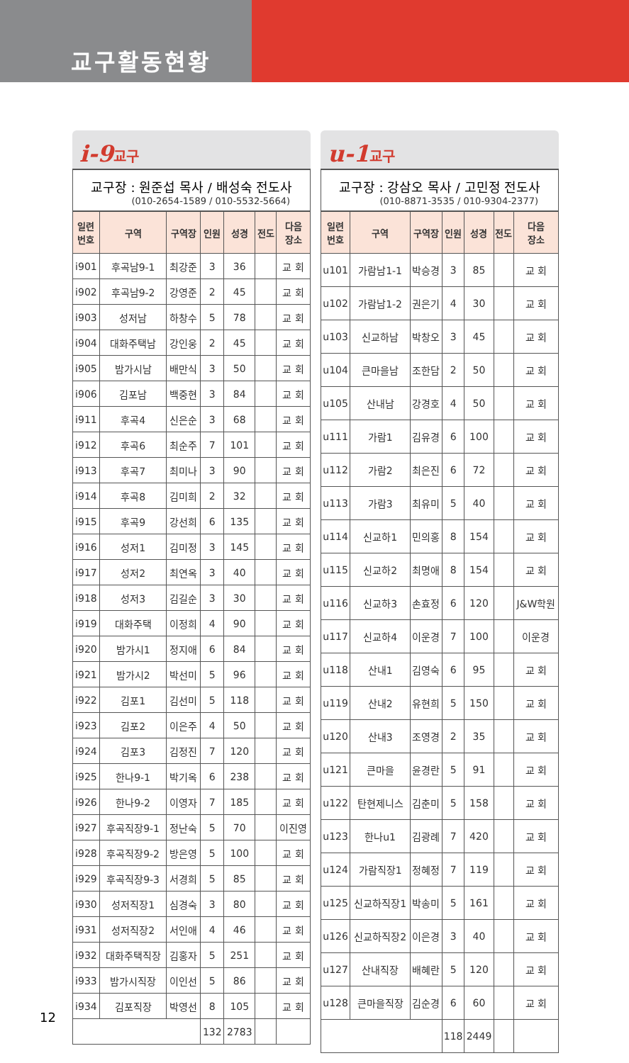교구활동현황
i-9교구
교구장 : 원준섭 목사 / 배성숙 전도사
(010-2654-1589 / 010-5532-5664)
| 일련 번호 | 구역 | 구역장 | 인원 | 성경 | 전도 | 다음 장소 |
| --- | --- | --- | --- | --- | --- | --- |
| i901 | 후곡남9-1 | 최강준 | 3 | 36 | | 교 회 |
| i902 | 후곡남9-2 | 강영준 | 2 | 45 | | 교 회 |
| i903 | 성저남 | 하창수 | 5 | 78 | | 교 회 |
| i904 | 대화주택남 | 강인웅 | 2 | 45 | | 교 회 |
| i905 | 밤가시남 | 배만식 | 3 | 50 | | 교 회 |
| i906 | 김포남 | 백중현 | 3 | 84 | | 교 회 |
| i911 | 후곡4 | 신은순 | 3 | 68 | | 교 회 |
| i912 | 후곡6 | 최순주 | 7 | 101 | | 교 회 |
| i913 | 후곡7 | 최미나 | 3 | 90 | | 교 회 |
| i914 | 후곡8 | 김미희 | 2 | 32 | | 교 회 |
| i915 | 후곡9 | 강선희 | 6 | 135 | | 교 회 |
| i916 | 성저1 | 김미정 | 3 | 145 | | 교 회 |
| i917 | 성저2 | 최연옥 | 3 | 40 | | 교 회 |
| i918 | 성저3 | 김길순 | 3 | 30 | | 교 회 |
| i919 | 대화주택 | 이정희 | 4 | 90 | | 교 회 |
| i920 | 밤가시1 | 정지애 | 6 | 84 | | 교 회 |
| i921 | 밤가시2 | 박선미 | 5 | 96 | | 교 회 |
| i922 | 김포1 | 김선미 | 5 | 118 | | 교 회 |
| i923 | 김포2 | 이은주 | 4 | 50 | | 교 회 |
| i924 | 김포3 | 김정진 | 7 | 120 | | 교 회 |
| i925 | 한나9-1 | 박기옥 | 6 | 238 | | 교 회 |
| i926 | 한나9-2 | 이영자 | 7 | 185 | | 교 회 |
| i927 | 후곡직장9-1 | 정난숙 | 5 | 70 | | 이진영 |
| i928 | 후곡직장9-2 | 방은영 | 5 | 100 | | 교 회 |
| i929 | 후곡직장9-3 | 서경희 | 5 | 85 | | 교 회 |
| i930 | 성저직장1 | 심경숙 | 3 | 80 | | 교 회 |
| i931 | 성저직장2 | 서인애 | 4 | 46 | | 교 회 |
| i932 | 대화주택직장 | 김홍자 | 5 | 251 | | 교 회 |
| i933 | 밤가시직장 | 이인선 | 5 | 86 | | 교 회 |
| i934 | 김포직장 | 박영선 | 8 | 105 | | 교 회 |
| | | | 132 | 2783 | | |
u-1교구
교구장 : 강삼오 목사 / 고민정 전도사
(010-8871-3535 / 010-9304-2377)
| 일련 번호 | 구역 | 구역장 | 인원 | 성경 | 전도 | 다음 장소 |
| --- | --- | --- | --- | --- | --- | --- |
| u101 | 가람남1-1 | 박승경 | 3 | 85 | | 교 회 |
| u102 | 가람남1-2 | 권은기 | 4 | 30 | | 교 회 |
| u103 | 신교하남 | 박창오 | 3 | 45 | | 교 회 |
| u104 | 큰마을남 | 조한담 | 2 | 50 | | 교 회 |
| u105 | 산내남 | 강경호 | 4 | 50 | | 교 회 |
| u111 | 가람1 | 김유경 | 6 | 100 | | 교 회 |
| u112 | 가람2 | 최은진 | 6 | 72 | | 교 회 |
| u113 | 가람3 | 최유미 | 5 | 40 | | 교 회 |
| u114 | 신교하1 | 민의홍 | 8 | 154 | | 교 회 |
| u115 | 신교하2 | 최명애 | 8 | 154 | | 교 회 |
| u116 | 신교하3 | 손효정 | 6 | 120 | | J&W학원 |
| u117 | 신교하4 | 이운경 | 7 | 100 | | 이운경 |
| u118 | 산내1 | 김영숙 | 6 | 95 | | 교 회 |
| u119 | 산내2 | 유현희 | 5 | 150 | | 교 회 |
| u120 | 산내3 | 조영경 | 2 | 35 | | 교 회 |
| u121 | 큰마을 | 윤경란 | 5 | 91 | | 교 회 |
| u122 | 탄현제니스 | 김춘미 | 5 | 158 | | 교 회 |
| u123 | 한나u1 | 김광례 | 7 | 420 | | 교 회 |
| u124 | 가람직장1 | 정혜정 | 7 | 119 | | 교 회 |
| u125 | 신교하직장1 | 박송미 | 5 | 161 | | 교 회 |
| u126 | 신교하직장2 | 이은경 | 3 | 40 | | 교 회 |
| u127 | 산내직장 | 배혜란 | 5 | 120 | | 교 회 |
| u128 | 큰마을직장 | 김순경 | 6 | 60 | | 교 회 |
| | | | 118 | 2449 | | |
12